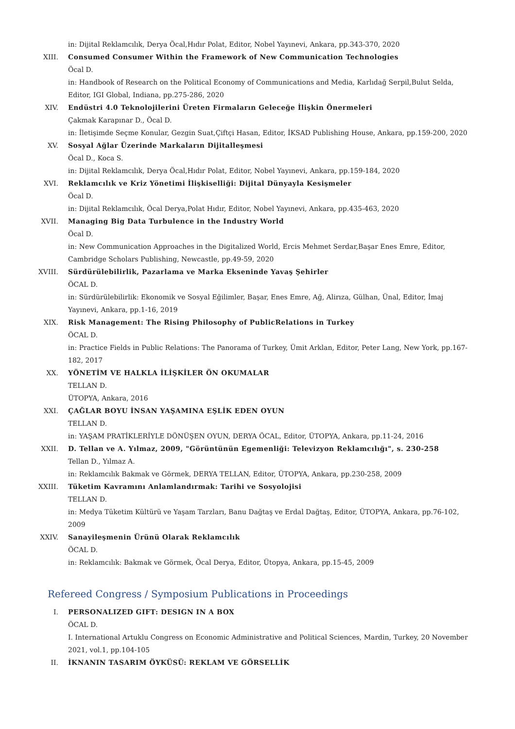in: Dijital Reklamcılık, Derya Öcal,Hıdır Polat, Editor, Nobel Yayınevi, Ankara, pp.343-370, 2020
XIII. Consumed Consumer Within the Framework of New Communication Technologies
Öcal D.
in: Handbook of Research on the Political Economy of Communications and Media, Karlıdağ Serpil,Bulut Selda, Editor, IGI Global, Indiana, pp.275-286, 2020
XIV. Endüstri 4.0 Teknolojilerini Üreten Firmaların Geleceğe İlişkin Önermeleri
Çakmak Karapınar D., Öcal D.
in: İletişimde Seçme Konular, Gezgin Suat,Çiftçi Hasan, Editor, İKSAD Publishing House, Ankara, pp.159-200, 2020
XV. Sosyal Ağlar Üzerinde Markaların Dijitalleşmesi
Öcal D., Koca S.
in: Dijital Reklamcılık, Derya Öcal,Hıdır Polat, Editor, Nobel Yayınevi, Ankara, pp.159-184, 2020
XVI. Reklamcılık ve Kriz Yönetimi İlişkiselliği: Dijital Dünyayla Kesişmeler
Öcal D.
in: Dijital Reklamcılık, Öcal Derya,Polat Hıdır, Editor, Nobel Yayınevi, Ankara, pp.435-463, 2020
XVII. Managing Big Data Turbulence in the Industry World
Öcal D.
in: New Communication Approaches in the Digitalized World, Ercis Mehmet Serdar,Başar Enes Emre, Editor, Cambridge Scholars Publishing, Newcastle, pp.49-59, 2020
XVIII. Sürdürülebilirlik, Pazarlama ve Marka Ekseninde Yavaş Şehirler
ÖCAL D.
in: Sürdürülebilirlik: Ekonomik ve Sosyal Eğilimler, Başar, Enes Emre, Ağ, Alirıza, Gülhan, Ünal, Editor, İmaj Yayınevi, Ankara, pp.1-16, 2019
XIX. Risk Management: The Rising Philosophy of PublicRelations in Turkey
ÖCAL D.
in: Practice Fields in Public Relations: The Panorama of Turkey, Ümit Arklan, Editor, Peter Lang, New York, pp.167-182, 2017
XX. YÖNETİM VE HALKLA İLİŞKİLER ÖN OKUMALAR
TELLAN D.
ÜTOPYA, Ankara, 2016
XXI. ÇAĞLAR BOYU İNSAN YAŞAMINA EŞLİK EDEN OYUN
TELLAN D.
in: YAŞAM PRATİKLERİYLE DÖNÜŞEN OYUN, DERYA ÖCAL, Editor, ÜTOPYA, Ankara, pp.11-24, 2016
XXII. D. Tellan ve A. Yılmaz, 2009, "Görüntünün Egemenliği: Televizyon Reklamcılığı", s. 230-258
Tellan D., Yılmaz A.
in: Reklamcılık Bakmak ve Görmek, DERYA TELLAN, Editor, ÜTOPYA, Ankara, pp.230-258, 2009
XXIII. Tüketim Kavramını Anlamlandırmak: Tarihi ve Sosyolojisi
TELLAN D.
in: Medya Tüketim Kültürü ve Yaşam Tarzları, Banu Dağtaş ve Erdal Dağtaş, Editor, ÜTOPYA, Ankara, pp.76-102, 2009
XXIV. Sanayileşmenin Ürünü Olarak Reklamcılık
ÖCAL D.
in: Reklamcılık: Bakmak ve Görmek, Öcal Derya, Editor, Ütopya, Ankara, pp.15-45, 2009
Refereed Congress / Symposium Publications in Proceedings
I. PERSONALIZED GIFT: DESIGN IN A BOX
ÖCAL D.
I. International Artuklu Congress on Economic Administrative and Political Sciences, Mardin, Turkey, 20 November 2021, vol.1, pp.104-105
II. İKNANIN TASARIM ÖYKÜSÜ: REKLAM VE GÖRSELLİK